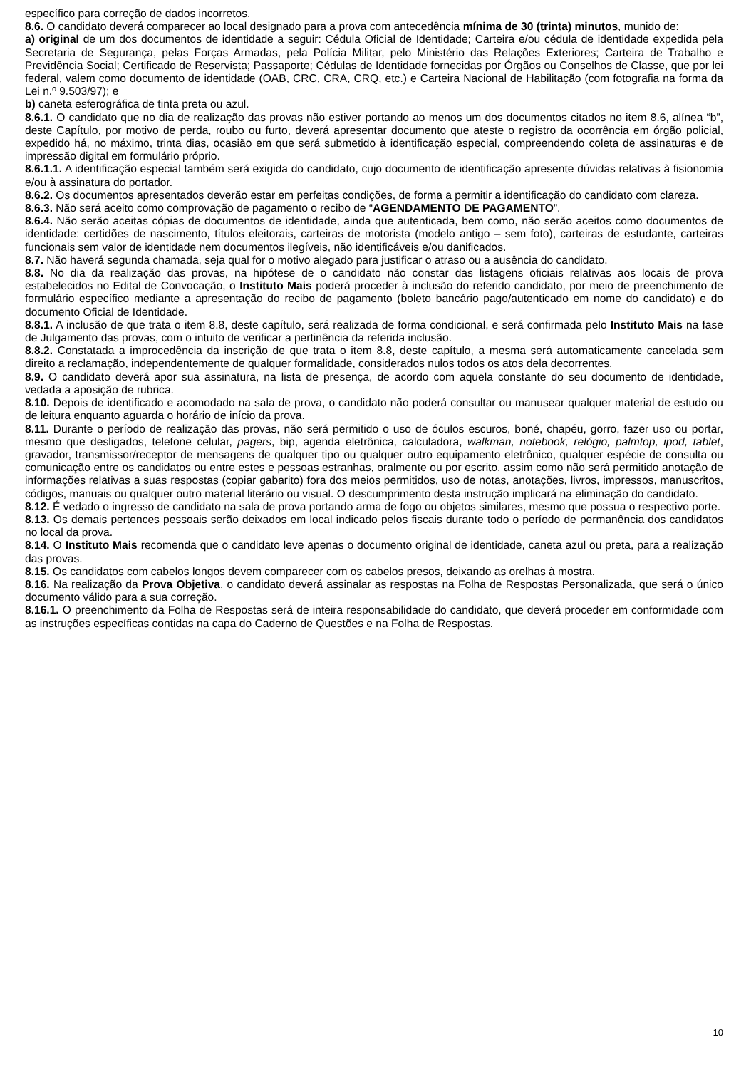específico para correção de dados incorretos.
8.6. O candidato deverá comparecer ao local designado para a prova com antecedência mínima de 30 (trinta) minutos, munido de:
a) original de um dos documentos de identidade a seguir: Cédula Oficial de Identidade; Carteira e/ou cédula de identidade expedida pela Secretaria de Segurança, pelas Forças Armadas, pela Polícia Militar, pelo Ministério das Relações Exteriores; Carteira de Trabalho e Previdência Social; Certificado de Reservista; Passaporte; Cédulas de Identidade fornecidas por Órgãos ou Conselhos de Classe, que por lei federal, valem como documento de identidade (OAB, CRC, CRA, CRQ, etc.) e Carteira Nacional de Habilitação (com fotografia na forma da Lei n.º 9.503/97); e
b) caneta esferográfica de tinta preta ou azul.
8.6.1. O candidato que no dia de realização das provas não estiver portando ao menos um dos documentos citados no item 8.6, alínea “b”, deste Capítulo, por motivo de perda, roubo ou furto, deverá apresentar documento que ateste o registro da ocorrência em órgão policial, expedido há, no máximo, trinta dias, ocasião em que será submetido à identificação especial, compreendendo coleta de assinaturas e de impressão digital em formulário próprio.
8.6.1.1. A identificação especial também será exigida do candidato, cujo documento de identificação apresente dúvidas relativas à fisionomia e/ou à assinatura do portador.
8.6.2. Os documentos apresentados deverão estar em perfeitas condições, de forma a permitir a identificação do candidato com clareza.
8.6.3. Não será aceito como comprovação de pagamento o recibo de “AGENDAMENTO DE PAGAMENTO”.
8.6.4. Não serão aceitas cópias de documentos de identidade, ainda que autenticada, bem como, não serão aceitos como documentos de identidade: certidões de nascimento, títulos eleitorais, carteiras de motorista (modelo antigo – sem foto), carteiras de estudante, carteiras funcionais sem valor de identidade nem documentos ilegíveis, não identificáveis e/ou danificados.
8.7. Não haverá segunda chamada, seja qual for o motivo alegado para justificar o atraso ou a ausência do candidato.
8.8. No dia da realização das provas, na hipótese de o candidato não constar das listagens oficiais relativas aos locais de prova estabelecidos no Edital de Convocação, o Instituto Mais poderá proceder à inclusão do referido candidato, por meio de preenchimento de formulário específico mediante a apresentação do recibo de pagamento (boleto bancário pago/autenticado em nome do candidato) e do documento Oficial de Identidade.
8.8.1. A inclusão de que trata o item 8.8, deste capítulo, será realizada de forma condicional, e será confirmada pelo Instituto Mais na fase de Julgamento das provas, com o intuito de verificar a pertinência da referida inclusão.
8.8.2. Constatada a improcedência da inscrição de que trata o item 8.8, deste capítulo, a mesma será automaticamente cancelada sem direito a reclamação, independentemente de qualquer formalidade, considerados nulos todos os atos dela decorrentes.
8.9. O candidato deverá apor sua assinatura, na lista de presença, de acordo com aquela constante do seu documento de identidade, vedada a aposição de rubrica.
8.10. Depois de identificado e acomodado na sala de prova, o candidato não poderá consultar ou manusear qualquer material de estudo ou de leitura enquanto aguarda o horário de início da prova.
8.11. Durante o período de realização das provas, não será permitido o uso de óculos escuros, boné, chapéu, gorro, fazer uso ou portar, mesmo que desligados, telefone celular, pagers, bip, agenda eletrônica, calculadora, walkman, notebook, relógio, palmtop, ipod, tablet, gravador, transmissor/receptor de mensagens de qualquer tipo ou qualquer outro equipamento eletrônico, qualquer espécie de consulta ou comunicação entre os candidatos ou entre estes e pessoas estranhas, oralmente ou por escrito, assim como não será permitido anotação de informações relativas a suas respostas (copiar gabarito) fora dos meios permitidos, uso de notas, anotações, livros, impressos, manuscritos, códigos, manuais ou qualquer outro material literário ou visual. O descumprimento desta instrução implicará na eliminação do candidato.
8.12. É vedado o ingresso de candidato na sala de prova portando arma de fogo ou objetos similares, mesmo que possua o respectivo porte.
8.13. Os demais pertences pessoais serão deixados em local indicado pelos fiscais durante todo o período de permanência dos candidatos no local da prova.
8.14. O Instituto Mais recomenda que o candidato leve apenas o documento original de identidade, caneta azul ou preta, para a realização das provas.
8.15. Os candidatos com cabelos longos devem comparecer com os cabelos presos, deixando as orelhas à mostra.
8.16. Na realização da Prova Objetiva, o candidato deverá assinalar as respostas na Folha de Respostas Personalizada, que será o único documento válido para a sua correção.
8.16.1. O preenchimento da Folha de Respostas será de inteira responsabilidade do candidato, que deverá proceder em conformidade com as instruções específicas contidas na capa do Caderno de Questões e na Folha de Respostas.
10